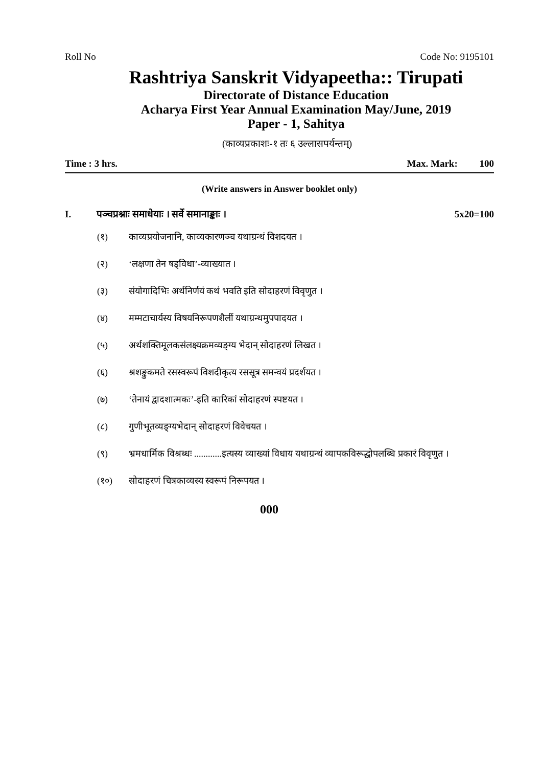Roll No Code No: 9195101
Rashtriya Sanskrit Vidyapeetha:: Tirupati
Directorate of Distance Education
Acharya First Year Annual Examination May/June, 2019
Paper - 1, Sahitya
(काव्यप्रकाशः-१ तः ६ उल्लासपर्यन्तम्)
Time : 3 hrs. Max. Mark: 100
(Write answers in Answer booklet only)
I. पञ्चप्रश्नाः समाधेयाः । सर्वे समानाङ्काः । 5x20=100
(१) काव्यप्रयोजनानि, काव्यकारणञ्च यथाग्रन्थं विशदयत ।
(२) ‘लक्षणा तेन षड्विधा’-व्याख्यात ।
(३) संयोगादिभिः अर्थनिर्णयं कथं भवति इति सोदाहरणं विवृणुत ।
(४) मम्मटाचार्यस्य विषयनिरूपणशैलीं यथाग्रन्थमुपपादयत ।
(५) अर्थशक्तिमूलकसंलक्ष्यक्रमव्यङ्ग्य भेदान् सोदाहरणं लिखत ।
(६) श्रशङ्कुकमते रसस्वरूपं विशदीकृत्य रससूत्र समन्वयं प्रदर्शयत ।
(७) ‘तेनायं द्वादशात्मकः’-इति कारिकां सोदाहरणं स्पष्टयत ।
(८) गुणीभूतव्यङ्ग्यभेदान् सोदाहरणं विवेचयत ।
(९) भ्रमधार्मिक विश्रब्धः ............इत्यस्य व्याख्यां विधाय यथाग्रन्थं व्यापकविरूद्धोपलब्धि प्रकारं विवृणुत ।
(१०) सोदाहरणं चित्रकाव्यस्य स्वरूपं निरूपयत ।
000